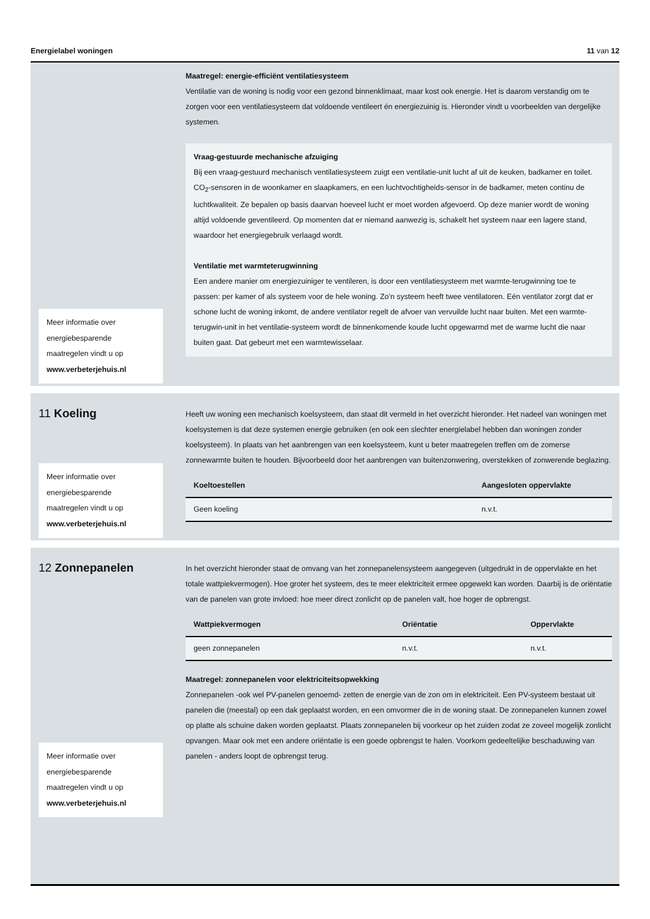Energielabel woningen 11 van 12
Meer informatie over energiebesparende maatregelen vindt u op www.verbeterjehuis.nl
Maatregel: energie-efficiënt ventilatiesysteem
Ventilatie van de woning is nodig voor een gezond binnenklimaat, maar kost ook energie. Het is daarom verstandig om te zorgen voor een ventilatiesysteem dat voldoende ventileert én energiezuinig is. Hieronder vindt u voorbeelden van dergelijke systemen.
Vraag-gestuurde mechanische afzuiging
Bij een vraag-gestuurd mechanisch ventilatiesysteem zuigt een ventilatie-unit lucht af uit de keuken, badkamer en toilet. CO<sub>2</sub>-sensoren in de woonkamer en slaapkamers, en een luchtvochtigheids-sensor in de badkamer, meten continu de luchtkwaliteit. Ze bepalen op basis daarvan hoeveel lucht er moet worden afgevoerd. Op deze manier wordt de woning altijd voldoende geventileerd. Op momenten dat er niemand aanwezig is, schakelt het systeem naar een lagere stand, waardoor het energiegebruik verlaagd wordt.
Ventilatie met warmteterugwinning
Een andere manier om energiezuiniger te ventileren, is door een ventilatiesysteem met warmte-terugwinning toe te passen: per kamer of als systeem voor de hele woning. Zo’n systeem heeft twee ventilatoren. Eén ventilator zorgt dat er schone lucht de woning inkomt, de andere ventilator regelt de afvoer van vervuilde lucht naar buiten. Met een warmte-terugwin-unit in het ventilatie-systeem wordt de binnenkomende koude lucht opgewarmd met de warme lucht die naar buiten gaat. Dat gebeurt met een warmtewisselaar.
11 Koeling
Meer informatie over energiebesparende maatregelen vindt u op www.verbeterjehuis.nl
Heeft uw woning een mechanisch koelsysteem, dan staat dit vermeld in het overzicht hieronder. Het nadeel van woningen met koelsystemen is dat deze systemen energie gebruiken (en ook een slechter energielabel hebben dan woningen zonder koelsysteem). In plaats van het aanbrengen van een koelsysteem, kunt u beter maatregelen treffen om de zomerse zonnewarmte buiten te houden. Bijvoorbeeld door het aanbrengen van buitenzonwering, overstekken of zonwerende beglazing.
| Koeltoestellen | Aangesloten oppervlakte |
| --- | --- |
| Geen koeling | n.v.t. |
12 Zonnepanelen
Meer informatie over energiebesparende maatregelen vindt u op www.verbeterjehuis.nl
In het overzicht hieronder staat de omvang van het zonnepanelensysteem aangegeven (uitgedrukt in de oppervlakte en het totale wattpiekvermogen). Hoe groter het systeem, des te meer elektriciteit ermee opgewekt kan worden. Daarbij is de oriëntatie van de panelen van grote invloed: hoe meer direct zonlicht op de panelen valt, hoe hoger de opbrengst.
| Wattpiekvermogen | Oriëntatie | Oppervlakte |
| --- | --- | --- |
| geen zonnepanelen | n.v.t. | n.v.t. |
Maatregel: zonnepanelen voor elektriciteitsopwekking
Zonnepanelen -ook wel PV-panelen genoemd- zetten de energie van de zon om in elektriciteit. Een PV-systeem bestaat uit panelen die (meestal) op een dak geplaatst worden, en een omvormer die in de woning staat. De zonnepanelen kunnen zowel op platte als schuine daken worden geplaatst. Plaats zonnepanelen bij voorkeur op het zuiden zodat ze zoveel mogelijk zonlicht opvangen. Maar ook met een andere oriëntatie is een goede opbrengst te halen. Voorkom gedeeltelijke beschaduwing van panelen - anders loopt de opbrengst terug.